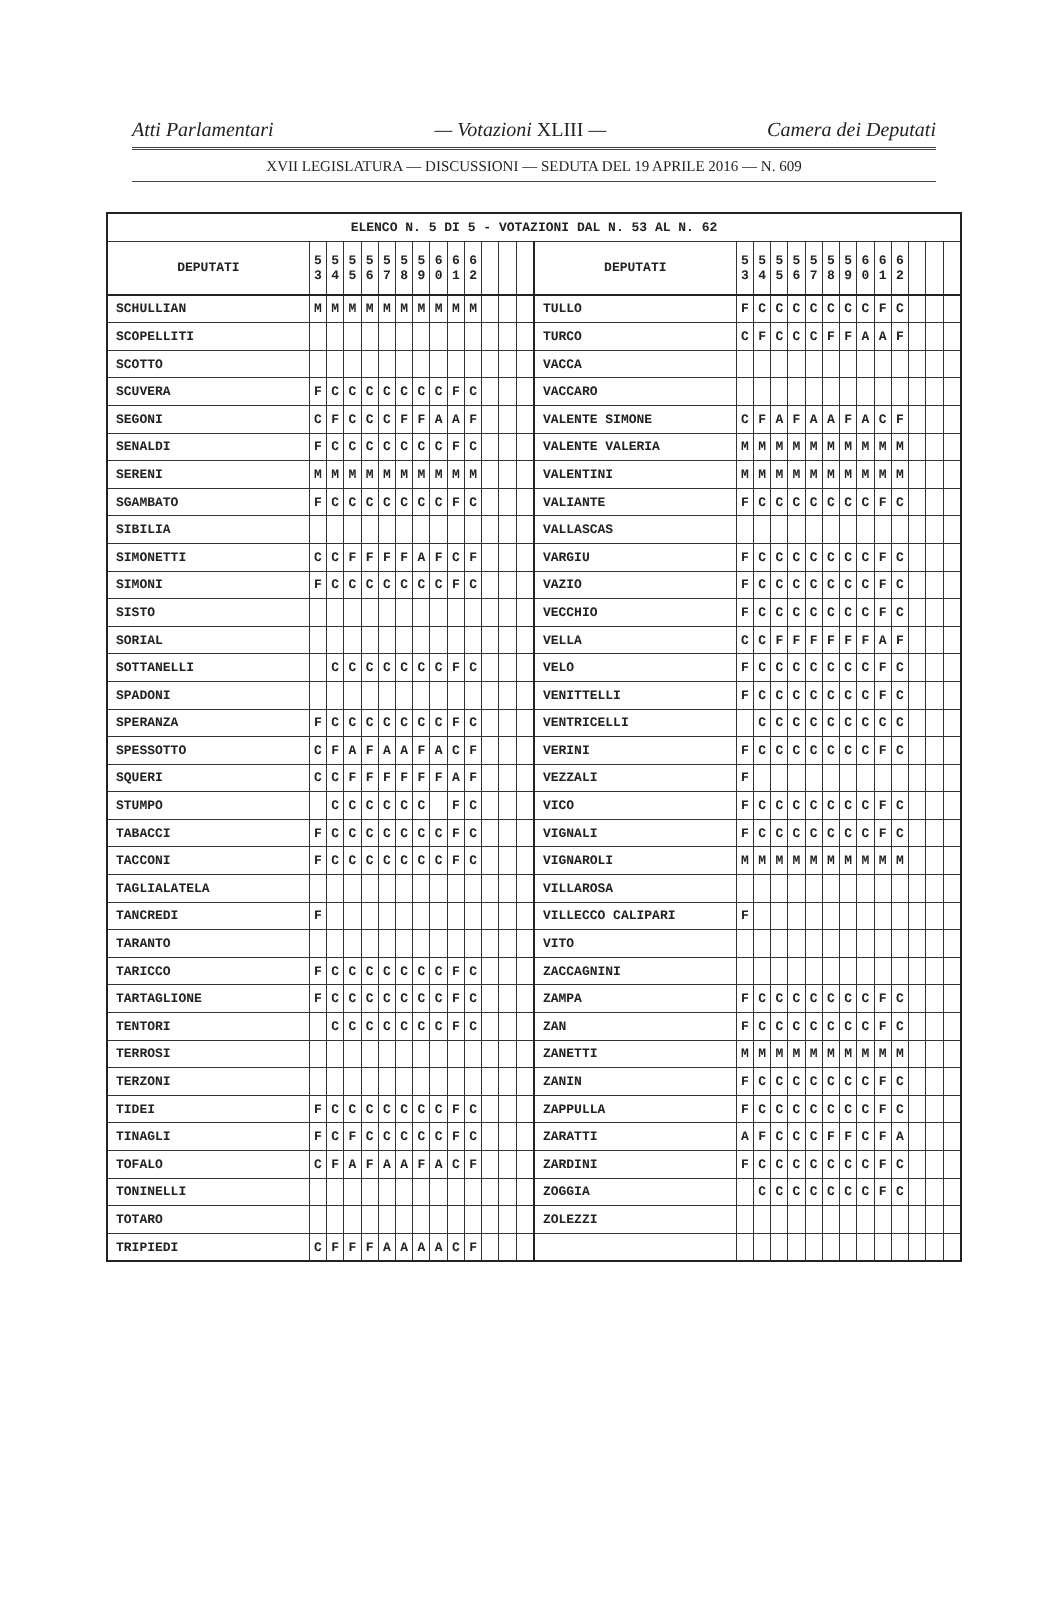Atti Parlamentari — Votazioni XLIII — Camera dei Deputati
XVII LEGISLATURA — DISCUSSIONI — SEDUTA DEL 19 APRILE 2016 — N. 609
| ELENCO N. 5 DI 5 - VOTAZIONI DAL N. 53 AL N. 62 | | | | | | | | | | | | | | | | | | | | | | | | | | | |
| --- | --- | --- | --- | --- | --- | --- | --- | --- | --- | --- | --- | --- | --- | --- | --- | --- | --- | --- | --- | --- | --- | --- | --- | --- | --- | --- | --- |
| DEPUTATI | 5 3 | 5 4 | 5 5 | 5 6 | 5 7 | 5 8 | 5 9 | 6 0 | 6 1 | 6 2 | | | | DEPUTATI | 5 3 | 5 4 | 5 5 | 5 6 | 5 7 | 5 8 | 5 9 | 6 0 | 6 1 | 6 2 | | | |
| SCHULLIAN | M | M | M | M | M | M | M | M | M | M | | | | TULLO | F | C | C | C | C | C | C | C | F | C | | | |
| SCOPELLITI | | | | | | | | | | | | | | TURCO | C | F | C | C | C | F | F | A | A | F | | | |
| SCOTTO | | | | | | | | | | | | | | VACCA | | | | | | | | | | | | | |
| SCUVERA | F | C | C | C | C | C | C | C | F | C | | | | VACCARO | | | | | | | | | | | | | |
| SEGONI | C | F | C | C | C | F | F | A | A | F | | | | VALENTE SIMONE | C | F | A | F | A | A | F | A | C | F | | | |
| SENALDI | F | C | C | C | C | C | C | C | F | C | | | | VALENTE VALERIA | M | M | M | M | M | M | M | M | M | M | | | |
| SERENI | M | M | M | M | M | M | M | M | M | M | | | | VALENTINI | M | M | M | M | M | M | M | M | M | M | | | |
| SGAMBATO | F | C | C | C | C | C | C | C | F | C | | | | VALIANTE | F | C | C | C | C | C | C | C | F | C | | | |
| SIBILIA | | | | | | | | | | | | | | VALLASCAS | | | | | | | | | | | | | |
| SIMONETTI | C | C | F | F | F | F | A | F | C | F | | | | VARGIU | F | C | C | C | C | C | C | C | F | C | | | |
| SIMONI | F | C | C | C | C | C | C | C | F | C | | | | VAZIO | F | C | C | C | C | C | C | C | F | C | | | |
| SISTO | | | | | | | | | | | | | | VECCHIO | F | C | C | C | C | C | C | C | F | C | | | |
| SORIAL | | | | | | | | | | | | | | VELLA | C | C | F | F | F | F | F | F | A | F | | | |
| SOTTANELLI | | C | C | C | C | C | C | C | F | C | | | | VELO | F | C | C | C | C | C | C | C | F | C | | | |
| SPADONI | | | | | | | | | | | | | | VENITTELLI | F | C | C | C | C | C | C | C | F | C | | | |
| SPERANZA | F | C | C | C | C | C | C | C | F | C | | | | VENTRICELLI | | C | C | C | C | C | C | C | C | C | | | |
| SPESSOTTO | C | F | A | F | A | A | F | A | C | F | | | | VERINI | F | C | C | C | C | C | C | C | F | C | | | |
| SQUERI | C | C | F | F | F | F | F | F | A | F | | | | VEZZALI | F | | | | | | | | | | | | |
| STUMPO | | C | C | C | C | C | C | | F | C | | | | VICO | F | C | C | C | C | C | C | C | F | C | | | |
| TABACCI | F | C | C | C | C | C | C | C | F | C | | | | VIGNALI | F | C | C | C | C | C | C | C | F | C | | | |
| TACCONI | F | C | C | C | C | C | C | C | F | C | | | | VIGNAROLI | M | M | M | M | M | M | M | M | M | M | | | |
| TAGLIALATELA | | | | | | | | | | | | | | VILLAROSA | | | | | | | | | | | | | |
| TANCREDI | F | | | | | | | | | | | | | VILLECCO CALIPARI | F | | | | | | | | | | | | |
| TARANTO | | | | | | | | | | | | | | VITO | | | | | | | | | | | | | |
| TARICCO | F | C | C | C | C | C | C | C | F | C | | | | ZACCAGNINI | | | | | | | | | | | | | |
| TARTAGLIONE | F | C | C | C | C | C | C | C | F | C | | | | ZAMPA | F | C | C | C | C | C | C | C | F | C | | | |
| TENTORI | | C | C | C | C | C | C | C | F | C | | | | ZAN | F | C | C | C | C | C | C | C | F | C | | | |
| TERROSI | | | | | | | | | | | | | | ZANETTI | M | M | M | M | M | M | M | M | M | M | | | |
| TERZONI | | | | | | | | | | | | | | ZANIN | F | C | C | C | C | C | C | C | F | C | | | |
| TIDEI | F | C | C | C | C | C | C | C | F | C | | | | ZAPPULLA | F | C | C | C | C | C | C | C | F | C | | | |
| TINAGLI | F | C | F | C | C | C | C | C | F | C | | | | ZARATTI | A | F | C | C | C | F | F | C | F | A | | | |
| TOFALO | C | F | A | F | A | A | F | A | C | F | | | | ZARDINI | F | C | C | C | C | C | C | C | F | C | | | |
| TONINELLI | | | | | | | | | | | | | | ZOGGIA | | C | C | C | C | C | C | C | F | C | | | |
| TOTARO | | | | | | | | | | | | | | ZOLEZZI | | | | | | | | | | | | | |
| TRIPIEDI | C | F | F | F | A | A | A | A | C | F | | | | | | | | | | | | | | | | | |